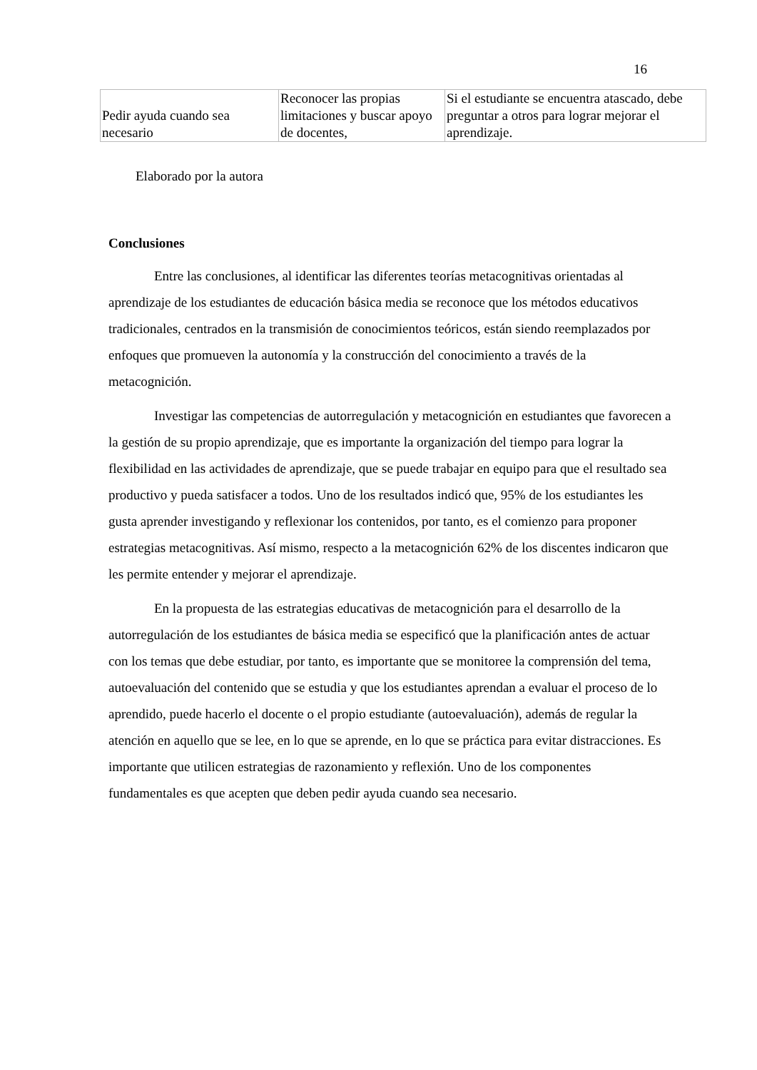16
| Pedir ayuda cuando sea necesario | Reconocer las propias limitaciones y buscar apoyo de docentes, | Si el estudiante se encuentra atascado, debe preguntar a otros para lograr mejorar el aprendizaje. |
Elaborado por la autora
Conclusiones
Entre las conclusiones, al identificar las diferentes teorías metacognitivas orientadas al aprendizaje de los estudiantes de educación básica media se reconoce que los métodos educativos tradicionales, centrados en la transmisión de conocimientos teóricos, están siendo reemplazados por enfoques que promueven la autonomía y la construcción del conocimiento a través de la metacognición.
Investigar las competencias de autorregulación y metacognición en estudiantes que favorecen a la gestión de su propio aprendizaje, que es importante la organización del tiempo para lograr la flexibilidad en las actividades de aprendizaje, que se puede trabajar en equipo para que el resultado sea productivo y pueda satisfacer a todos. Uno de los resultados indicó que, 95% de los estudiantes les gusta aprender investigando y reflexionar los contenidos, por tanto, es el comienzo para proponer estrategias metacognitivas. Así mismo, respecto a la metacognición 62% de los discentes indicaron que les permite entender y mejorar el aprendizaje.
En la propuesta de las estrategias educativas de metacognición para el desarrollo de la autorregulación de los estudiantes de básica media se especificó que la planificación antes de actuar con los temas que debe estudiar, por tanto, es importante que se monitoree la comprensión del tema, autoevaluación del contenido que se estudia y que los estudiantes aprendan a evaluar el proceso de lo aprendido, puede hacerlo el docente o el propio estudiante (autoevaluación), además de regular la atención en aquello que se lee, en lo que se aprende, en lo que se práctica para evitar distracciones. Es importante que utilicen estrategias de razonamiento y reflexión. Uno de los componentes fundamentales es que acepten que deben pedir ayuda cuando sea necesario.